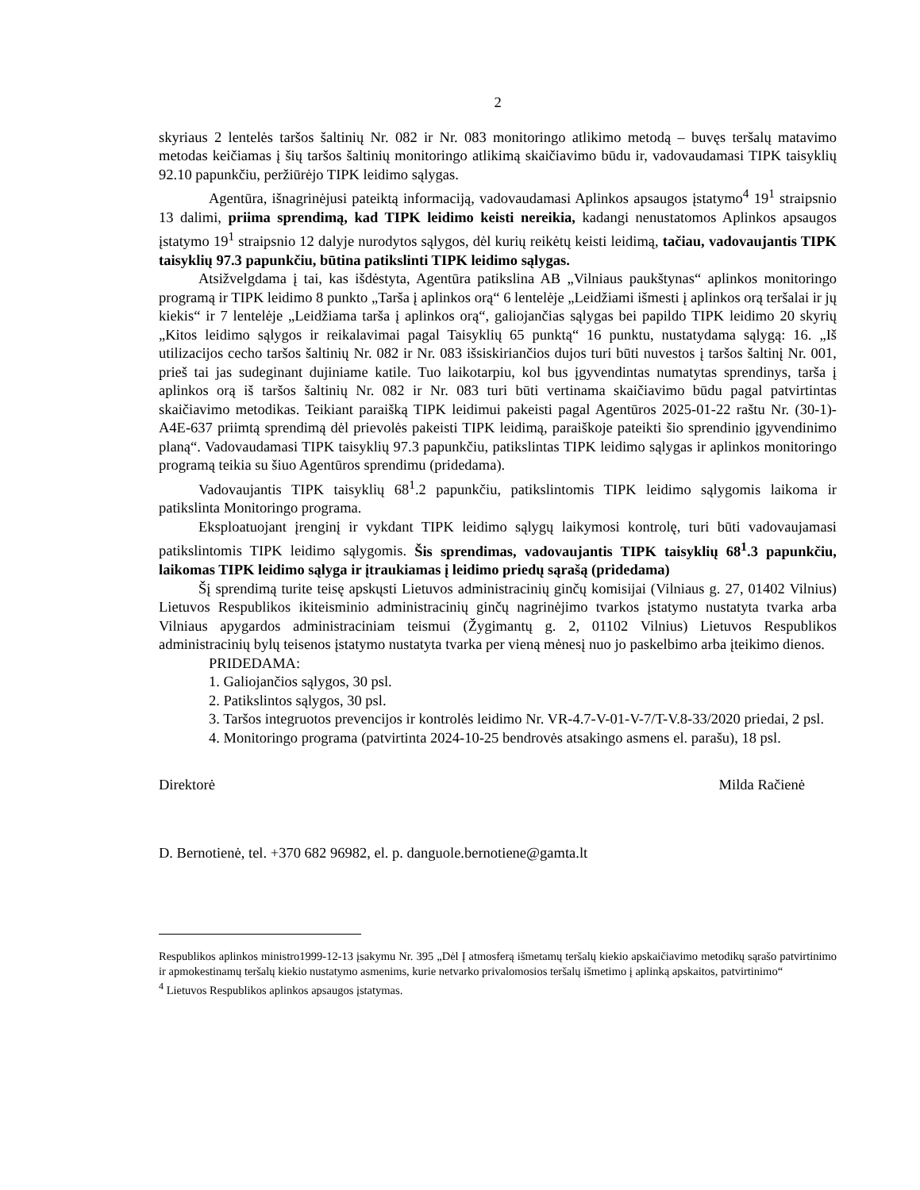2
skyriaus 2 lentelės taršos šaltinių Nr. 082 ir Nr. 083 monitoringo atlikimo metodą – buvęs teršalų matavimo metodas keičiamas į šių taršos šaltinių monitoringo atlikimą skaičiavimo būdu ir, vadovaudamasi TIPK taisyklių 92.10 papunkčiu, peržiūrėjo TIPK leidimo sąlygas.
Agentūra, išnagrinėjusi pateiktą informaciją, vadovaudamasi Aplinkos apsaugos įstatymo<sup>4</sup> 19<sup>1</sup> straipsnio 13 dalimi, priima sprendimą, kad TIPK leidimo keisti nereikia, kadangi nenustatomos Aplinkos apsaugos įstatymo 19<sup>1</sup> straipsnio 12 dalyje nurodytos sąlygos, dėl kurių reikėtų keisti leidimą, tačiau, vadovaujantis TIPK taisyklių 97.3 papunkčiu, būtina patikslinti TIPK leidimo sąlygas.
Atsižvelgdama į tai, kas išdėstyta, Agentūra patikslina AB „Vilniaus paukštynas“ aplinkos monitoringo programą ir TIPK leidimo 8 punkto „Tarša į aplinkos orą“ 6 lentelėje „Leidžiami išmesti į aplinkos orą teršalai ir jų kiekis“ ir 7 lentelėje „Leidžiama tarša į aplinkos orą“, galiojančias sąlygas bei papildo TIPK leidimo 20 skyrių „Kitos leidimo sąlygos ir reikalavimai pagal Taisyklių 65 punktą“ 16 punktu, nustatydama sąlygą: 16. „Iš utilizacijos cecho taršos šaltinių Nr. 082 ir Nr. 083 išsiskiriančios dujos turi būti nuvestos į taršos šaltinį Nr. 001, prieš tai jas sudeginant dujiniame katile. Tuo laikotarpiu, kol bus įgyvendintas numatytas sprendinys, tarša į aplinkos orą iš taršos šaltinių Nr. 082 ir Nr. 083 turi būti vertinama skaičiavimo būdu pagal patvirtintas skaičiavimo metodikas. Teikiant paraišką TIPK leidimui pakeisti pagal Agentūros 2025-01-22 raštu Nr. (30-1)-A4E-637 priimtą sprendimą dėl prievolės pakeisti TIPK leidimą, paraiškoje pateikti šio sprendinio įgyvendinimo planą“. Vadovaudamasi TIPK taisyklių 97.3 papunkčiu, patikslintas TIPK leidimo sąlygas ir aplinkos monitoringo programą teikia su šiuo Agentūros sprendimu (pridedama).
Vadovaujantis TIPK taisyklių 68<sup>1</sup>.2 papunkčiu, patikslintomis TIPK leidimo sąlygomis laikoma ir patikslinta Monitoringo programa.
Eksploatuojant įrenginį ir vykdant TIPK leidimo sąlygų laikymosi kontrolę, turi būti vadovaujamasi patikslintomis TIPK leidimo sąlygomis. Šis sprendimas, vadovaujantis TIPK taisyklių 68<sup>1</sup>.3 papunkčiu, laikomas TIPK leidimo sąlyga ir įtraukiamas į leidimo priedų sąrašą (pridedama)
Šį sprendimą turite teisę apskųsti Lietuvos administracinių ginčų komisijai (Vilniaus g. 27, 01402 Vilnius) Lietuvos Respublikos ikiteisminio administracinių ginčų nagrinėjimo tvarkos įstatymo nustatyta tvarka arba Vilniaus apygardos administraciniam teismui (Žygimantų g. 2, 01102 Vilnius) Lietuvos Respublikos administracinių bylų teisenos įstatymo nustatyta tvarka per vieną mėnesį nuo jo paskelbimo arba įteikimo dienos.
PRIDEDAMA:
1. Galiojančios sąlygos, 30 psl.
2. Patikslintos sąlygos, 30 psl.
3. Taršos integruotos prevencijos ir kontrolės leidimo Nr. VR-4.7-V-01-V-7/T-V.8-33/2020 priedai, 2 psl.
4. Monitoringo programa (patvirtinta 2024-10-25 bendrovės atsakingo asmens el. parašu), 18 psl.
Direktorė Milda Račienė
D. Bernotienė, tel. +370 682 96982, el. p. danguole.bernotiene@gamta.lt
Respublikos aplinkos ministro1999-12-13 įsakymu Nr. 395 „Dėl Į atmosferą išmetamų teršalų kiekio apskaičiavimo metodikų sąrašo patvirtinimo ir apmokestinamų teršalų kiekio nustatymo asmenims, kurie netvarko privalomosios teršalų išmetimo į aplinką apskaitos, patvirtinimo“
<sup>4</sup> Lietuvos Respublikos aplinkos apsaugos įstatymas.